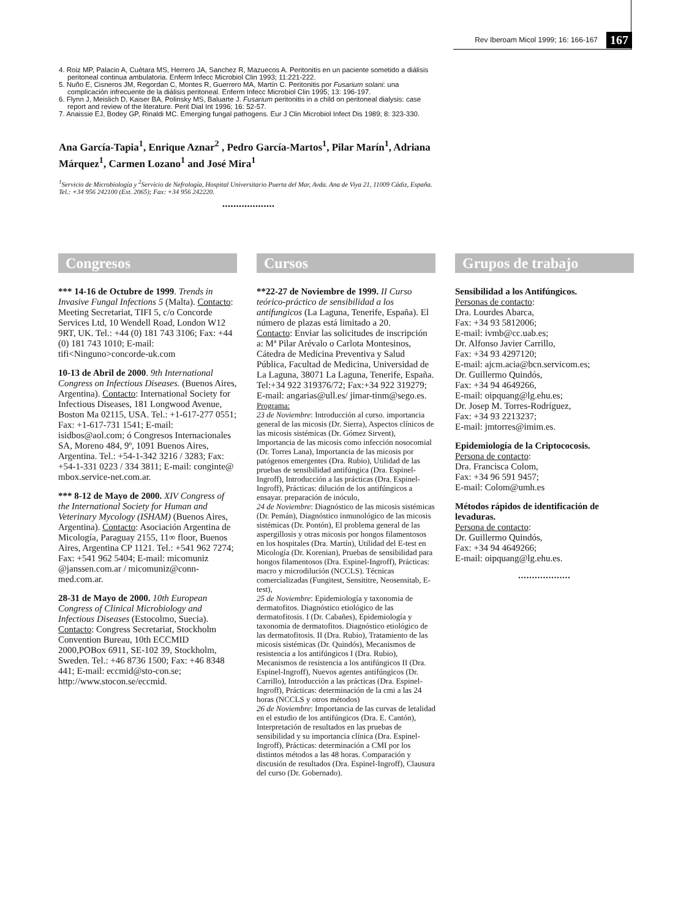Rev Iberoam Micol 1999; 16: 166-167 167
4. Roiz MP, Palacio A, Cuétara MS, Herrero JA, Sanchez R, Mazuecos A. Peritonitis en un paciente sometido a diálisis peritoneal continua ambulatoria. Enferm Infecc Microbiol Clin 1993; 11:221-222.
5. Nuño E, Cisneros JM, Regordan C, Montes R, Guerrero MA, Martín C. Peritonitis por Fusarium solani: una complicación infrecuente de la diálisis peritoneal. Enferm Infecc Microbiol Clin 1995; 13: 196-197.
6. Flynn J, Meislich D, Kaiser BA, Polinsky MS, Baluarte J. Fusarium peritonitis in a child on peritoneal dialysis: case report and review of the literature. Perit Dial Int 1996; 16: 52-57.
7. Anaissie EJ, Bodey GP, Rinaldi MC. Emerging fungal pathogens. Eur J Clin Microbiol Infect Dis 1989; 8: 323-330.
Ana García-Tapia<sup>1</sup>, Enrique Aznar<sup>2</sup> , Pedro García-Martos<sup>1</sup>, Pilar Marín<sup>1</sup>, Adriana Márquez<sup>1</sup>, Carmen Lozano<sup>1</sup> and José Mira<sup>1</sup>
<sup>1</sup> Servicio de Microbiología y <sup>2</sup>Servicio de Nefrología, Hospital Universitario Puerta del Mar, Avda. Ana de Viya 21, 11009 Cádiz, España. Tel.: +34 956 242100 (Ext. 2065); Fax: +34 956 242220.
•••••••••••••••••••
Congresos
*** 14-16 de Octubre de 1999. Trends in Invasive Fungal Infections 5 (Malta). Contacto: Meeting Secretariat, TIFI 5, c/o Concorde Services Ltd, 10 Wendell Road, London W12 9RT, UK. Tel.: +44 (0) 181 743 3106; Fax: +44 (0) 181 743 1010; E-mail: tifi<Ninguno>concorde-uk.com
10-13 de Abril de 2000. 9th International Congress on Infectious Diseases. (Buenos Aires, Argentina). Contacto: International Society for Infectious Diseases, 181 Longwood Avenue, Boston Ma 02115, USA. Tel.: +1-617-277 0551; Fax: +1-617-731 1541; E-mail: isidbos@aol.com; ó Congresos Internacionales SA, Moreno 484, 9º, 1091 Buenos Aires, Argentina. Tel.: +54-1-342 3216 / 3283; Fax: +54-1-331 0223 / 334 3811; E-mail: conginte@ mbox.service-net.com.ar.
*** 8-12 de Mayo de 2000. XIV Congress of the International Society for Human and Veterinary Mycology (ISHAM) (Buenos Aires, Argentina). Contacto: Asociación Argentina de Micología, Paraguay 2155, 11∞ floor, Buenos Aires, Argentina CP 1121. Tel.: +541 962 7274; Fax: +541 962 5404; E-mail: micomuniz @janssen.com.ar / micomuniz@conn-med.com.ar.
28-31 de Mayo de 2000. 10th European Congress of Clinical Microbiology and Infectious Diseases (Estocolmo, Suecia). Contacto: Congress Secretariat, Stockholm Convention Bureau, 10th ECCMID 2000,POBox 6911, SE-102 39, Stockholm, Sweden. Tel.: +46 8736 1500; Fax: +46 8348 441; E-mail: eccmid@sto-con.se; http://www.stocon.se/eccmid.
Cursos
**22-27 de Noviembre de 1999. II Curso teórico-práctico de sensibilidad a los antifungicos (La Laguna, Tenerife, España). El número de plazas está limitado a 20.
Contacto: Enviar las solicitudes de inscripción a: Mª Pilar Arévalo o Carlota Montesinos, Cátedra de Medicina Preventiva y Salud Pública, Facultad de Medicina, Universidad de La Laguna, 38071 La Laguna, Tenerife, España. Tel:+34 922 319376/72; Fax:+34 922 319279; E-mail: angarias@ull.es/ jimar-tinm@sego.es.
Programa:
23 de Noviembre: Introducción al curso. importancia general de las micosis (Dr. Sierra), Aspectos clínicos de las micosis sistémicas (Dr. Gómez Sirvent), Importancia de las micosis como infección nosocomial (Dr. Torres Lana), Importancia de las micosis por patógenos emergentes (Dra. Rubio), Utilidad de las pruebas de sensibilidad antifúngica (Dra. Espinel-Ingroff), Introducción a las prácticas (Dra. Espinel-Ingroff), Prácticas: dilución de los antifúngicos a ensayar. preparación de inóculo,
24 de Noviembre: Diagnóstico de las micosis sistémicas (Dr. Pemán), Diagnóstico inmunológico de las micosis sistémicas (Dr. Pontón), El problema general de las aspergillosis y otras micosis por hongos filamentosos en los hospitales (Dra. Martín), Utilidad del E-test en Micología (Dr. Korenian), Pruebas de sensibilidad para hongos filamentosos (Dra. Espinel-Ingroff), Prácticas: macro y microdilución (NCCLS). Técnicas comercializadas (Fungitest, Sensititre, Neosensitab, E-test),
25 de Noviembre: Epidemiología y taxonomia de dermatofitos. Diagnóstico etiológico de las dermatofitosis. I (Dr. Cabañes), Epidemiología y taxonomia de dermatofitos. Diagnóstico etiológico de las dermatofitosis. II (Dra. Rubio), Tratamiento de las micosis sistémicas (Dr. Quindós), Mecanismos de resistencia a los antifúngicos I (Dra. Rubio), Mecanismos de resistencia a los antifúngicos II (Dra. Espinel-Ingroff), Nuevos agentes antifúngicos (Dr. Carrillo), Introducción a las prácticas (Dra. Espinel-Ingroff), Prácticas: determinación de la cmi a las 24 horas (NCCLS y otros métodos)
26 de Noviembre: Importancia de las curvas de letalidad en el estudio de los antifúngicos (Dra. E. Cantón), Interpretación de resultados en las pruebas de sensibilidad y su importancia clínica (Dra. Espinel-Ingroff), Prácticas: determinación a CMI por los distintos métodos a las 48 horas. Comparación y discusión de resultados (Dra. Espinel-Ingroff), Clausura del curso (Dr. Gobernado).
Grupos de trabajo
Sensibilidad a los Antifúngicos.
Personas de contacto:
Dra. Lourdes Abarca,
Fax: +34 93 5812006;
E-mail: ivmb@cc.uab.es;
Dr. Alfonso Javier Carrillo,
Fax: +34 93 4297120;
E-mail: ajcm.acia@bcn.servicom.es;
Dr. Guillermo Quindós,
Fax: +34 94 4649266,
E-mail: oipquang@lg.ehu.es;
Dr. Josep M. Torres-Rodríguez,
Fax: +34 93 2213237;
E-mail: jmtorres@imim.es.
Epidemiología de la Criptococosis.
Persona de contacto:
Dra. Francisca Colom,
Fax: +34 96 591 9457;
E-mail: Colom@umh.es
Métodos rápidos de identificación de levaduras.
Persona de contacto:
Dr. Guillermo Quindós,
Fax: +34 94 4649266;
E-mail: oipquang@lg.ehu.es.
•••••••••••••••••••